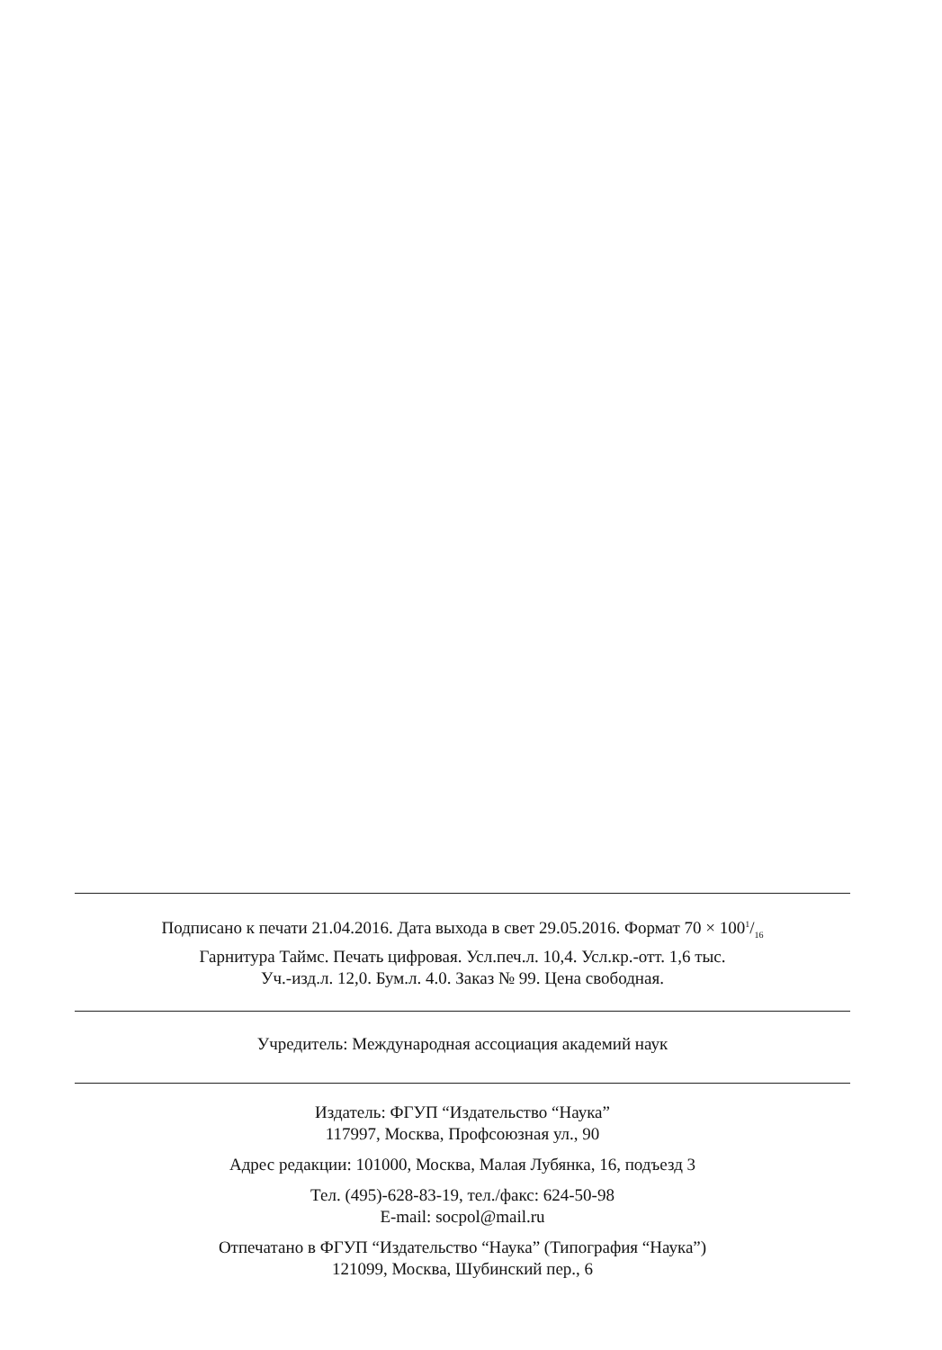Подписано к печати 21.04.2016. Дата выхода в свет 29.05.2016. Формат 70 × 1001/16
Гарнитура Таймс. Печать цифровая. Усл.печ.л. 10,4. Усл.кр.-отт. 1,6 тыс.
Уч.-изд.л. 12,0. Бум.л. 4.0. Заказ № 99. Цена свободная.
Учредитель: Международная ассоциация академий наук
Издатель: ФГУП “Издательство “Наука”
117997, Москва, Профсоюзная ул., 90
Адрес редакции: 101000, Москва, Малая Лубянка, 16, подъезд 3
Тел. (495)-628-83-19, тел./факс: 624-50-98
E-mail: socpol@mail.ru
Отпечатано в ФГУП “Издательство “Наука” (Типография “Наука”)
121099, Москва, Шубинский пер., 6